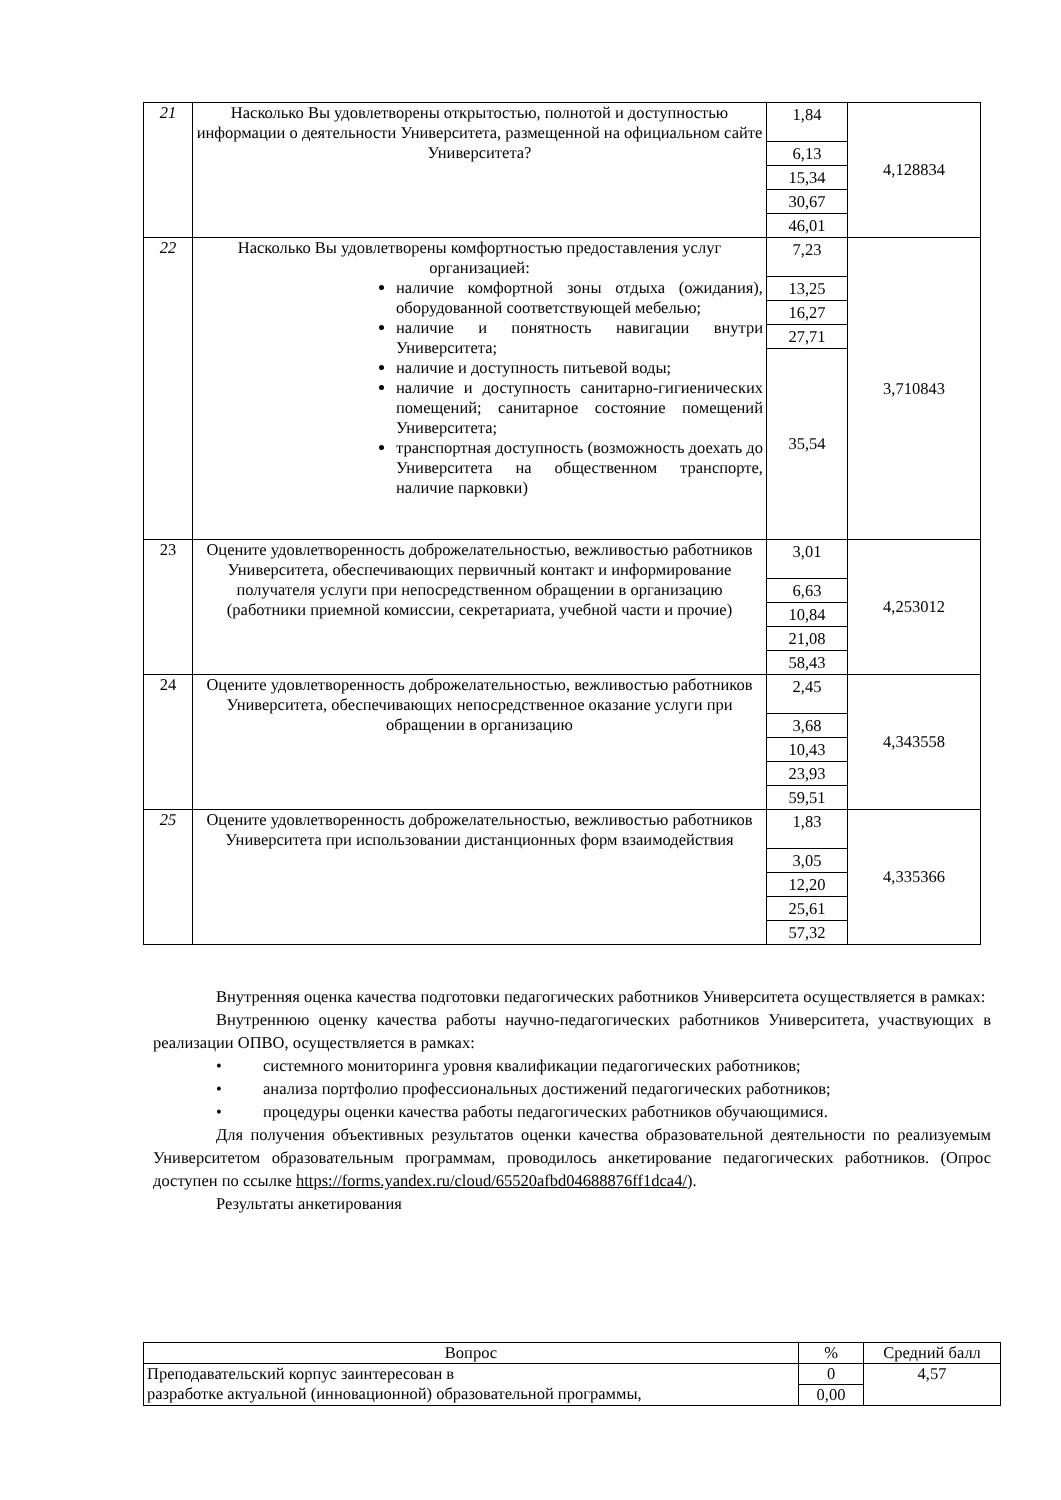| 21 | Насколько Вы удовлетворены открытостью, полнотой и доступностью информации о деятельности Университета, размещенной на официальном сайте Университета? | 1,84 6,13 15,34 30,67 46,01 | 4,128834 |
| 22 | Насколько Вы удовлетворены комфортностью предоставления услуг организацией: наличие комфортной зоны отдыха (ожидания), оборудованной соответствующей мебелью; наличие и понятность навигации внутри Университета; наличие и доступность питьевой воды; наличие и доступность санитарно-гигиенических помещений; санитарное состояние помещений Университета; транспортная доступность (возможность доехать до Университета на общественном транспорте, наличие парковки) | 7,23 13,25 16,27 27,71 35,54 | 3,710843 |
| 23 | Оцените удовлетворенность доброжелательностью, вежливостью работников Университета, обеспечивающих первичный контакт и информирование получателя услуги при непосредственном обращении в организацию (работники приемной комиссии, секретариата, учебной части и прочие) | 3,01 6,63 10,84 21,08 58,43 | 4,253012 |
| 24 | Оцените удовлетворенность доброжелательностью, вежливостью работников Университета, обеспечивающих непосредственное оказание услуги при обращении в организацию | 2,45 3,68 10,43 23,93 59,51 | 4,343558 |
| 25 | Оцените удовлетворенность доброжелательностью, вежливостью работников Университета при использовании дистанционных форм взаимодействия | 1,83 3,05 12,20 25,61 57,32 | 4,335366 |
Внутренняя оценка качества подготовки педагогических работников Университета осуществляется в рамках:
Внутреннюю оценку качества работы научно-педагогических работников Университета, участвующих в реализации ОПВО, осуществляется в рамках:
• системного мониторинга уровня квалификации педагогических работников;
• анализа портфолио профессиональных достижений педагогических работников;
• процедуры оценки качества работы педагогических работников обучающимися.
Для получения объективных результатов оценки качества образовательной деятельности по реализуемым Университетом образовательным программам, проводилось анкетирование педагогических работников. (Опрос доступен по ссылке https://forms.yandex.ru/cloud/65520afbd04688876ff1dca4/).
Результаты анкетирования
| Вопрос | % | Средний балл |
| --- | --- | --- |
| Преподавательский корпус заинтересован в разработке актуальной (инновационной) образовательной программы, | 0 | 4,57 |
| | 0,00 | |